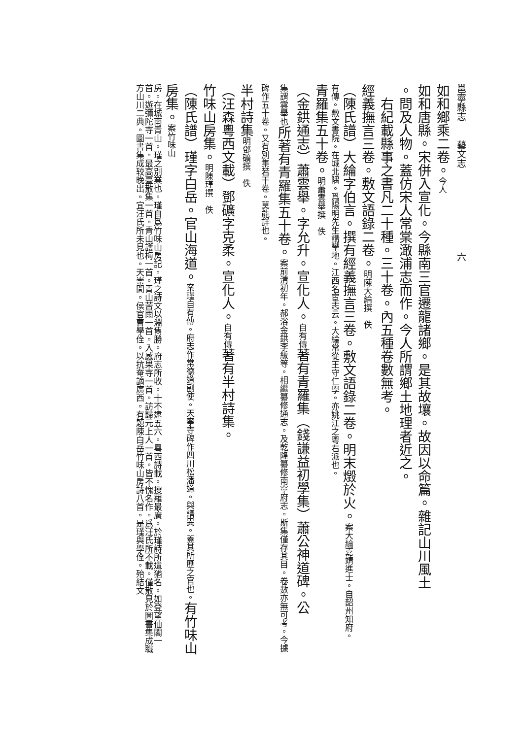邕寧縣志　　藝文志　　　　　　　　　六
如和鄉乘二卷。今人
如和唐縣。宋併入宣化。今縣南三官遷龍諸鄉。是其故壤。故因以命篇。雜記山川風土
。問及人物。蓋仿宋人常棠澉浦志而作。今人所謂鄉土地理者近之。
右紀載縣事之書凡二十種。三十卷。內五種卷數無考。
經義撫言三卷。敷文語錄二卷。明陳大綸撰　佚
（陳氏譜）大綸字伯言。撰有經義撫言三卷。敷文語錄二卷。明末燬於火。案大綸嘉靖進士。自韶州知府。
有傳。敷文書院。在城北隅。爲陽明先生講學地。江西名宦志云。大綸常從王守仁學。亦姚江之粵右派也。
青羅集五十卷。明蕭雲舉撰　佚
（金鉷通志）蕭雲舉。字允升。宣化人。自有傳著有青羅集（錢謙益初學集）蕭公神道碑。公
集謂雲舉也所著有青羅集五十卷。案前清初年。郝浴金鉷李紱等。相繼纂修通志。及乾隆纂修南寧府志。斯集僅存其目。卷數亦無可考。今據碑作五十卷。又有別集若干卷。莫能詳也。
半村詩集明鄧礦撰　佚
（汪森粵西文載）鄧礦字克柔。宣化人。自有傳著有半村詩集。
竹味山房集。明陳瑾撰　佚
（陳氏譜）瑾字白岳。官山海道。案瑾自有傳。府志作常德道副使。天寧寺碑作四川松潘道。與譜異。蓋其所歷之官也。有竹味山房集。案竹味山
房。在城南青山。瑾之別業也。瑾自爲竹味山房記。瑾之詩文以淵雋勝。府志所收。十不逮五六。粵西詩載。搜羅最廣。於瑾詩所遺猶名。如登望仙閣一首。遊彌陀寺一首。最高臺散集一首。青山護梅一首。青山苦雨一首。入感果寺一首。訪歸元上人一首。皆不愧名作。爲汪氏所不載。僅散見於圖書集成職方山川二典。圖書集成较晚出。宜汪氏所未見也。天崇間。侯官曹學佺。以抗奄謫廣西。有題陳白岳竹味山房詩八首。是瑾與學佺。殆結文